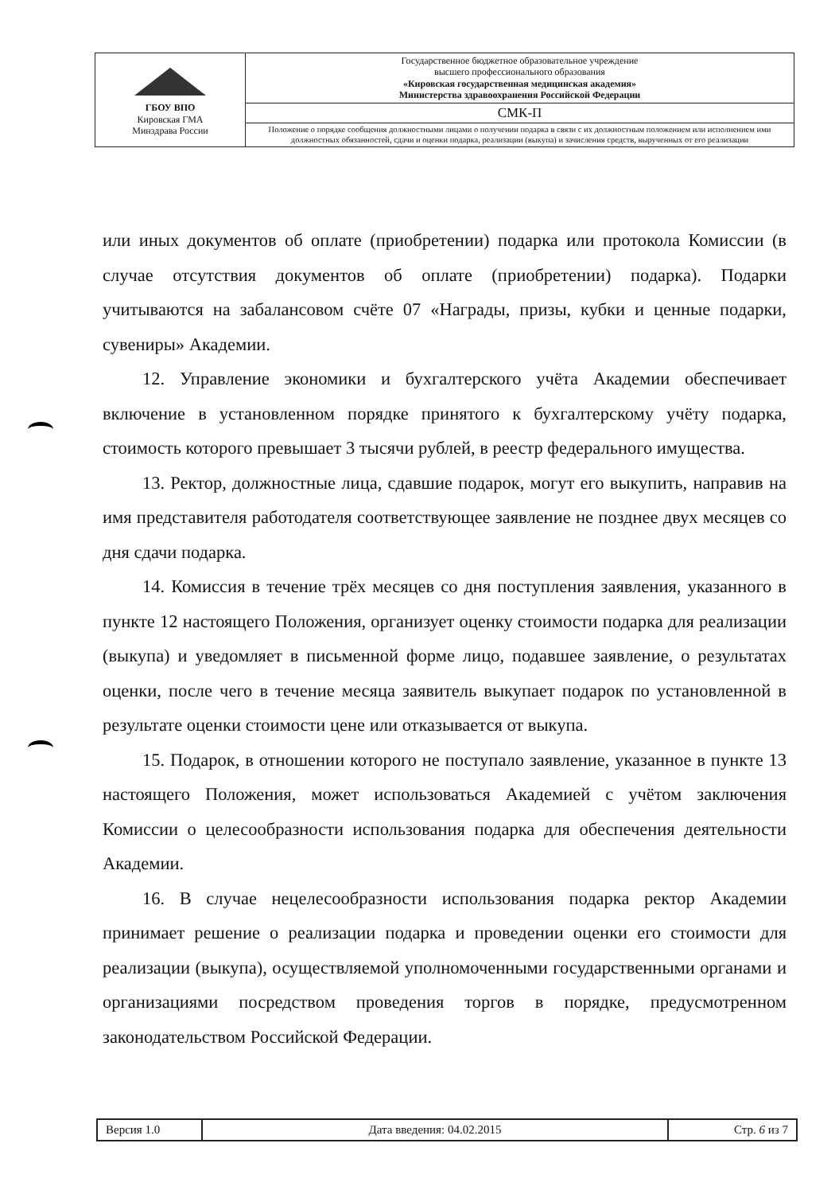| ГБОУ ВПО Кировская ГМА Минздрава России | Государственное бюджетное образовательное учреждение высшего профессионального образования «Кировская государственная медицинская академия» Министерства здравоохранения Российской Федерации |
| | СМК-П |
| | Положение о порядке сообщения должностными лицами о получении подарка в связи с их должностным положением или исполнением ими должностных обязанностей, сдачи и оценки подарка, реализации (выкупа) и зачисления средств, вырученных от его реализации |
или иных документов об оплате (приобретении) подарка или протокола Комиссии (в случае отсутствия документов об оплате (приобретении) подарка). Подарки учитываются на забалансовом счёте 07 «Награды, призы, кубки и ценные подарки, сувениры» Академии.
12. Управление экономики и бухгалтерского учёта Академии обеспечивает включение в установленном порядке принятого к бухгалтерскому учёту подарка, стоимость которого превышает 3 тысячи рублей, в реестр федерального имущества.
13. Ректор, должностные лица, сдавшие подарок, могут его выкупить, направив на имя представителя работодателя соответствующее заявление не позднее двух месяцев со дня сдачи подарка.
14. Комиссия в течение трёх месяцев со дня поступления заявления, указанного в пункте 12 настоящего Положения, организует оценку стоимости подарка для реализации (выкупа) и уведомляет в письменной форме лицо, подавшее заявление, о результатах оценки, после чего в течение месяца заявитель выкупает подарок по установленной в результате оценки стоимости цене или отказывается от выкупа.
15. Подарок, в отношении которого не поступало заявление, указанное в пункте 13 настоящего Положения, может использоваться Академией с учётом заключения Комиссии о целесообразности использования подарка для обеспечения деятельности Академии.
16. В случае нецелесообразности использования подарка ректор Академии принимает решение о реализации подарка и проведении оценки его стоимости для реализации (выкупа), осуществляемой уполномоченными государственными органами и организациями посредством проведения торгов в порядке, предусмотренном законодательством Российской Федерации.
| Версия 1.0 | Дата введения: 04.02.2015 | Стр. 6 из 7 |